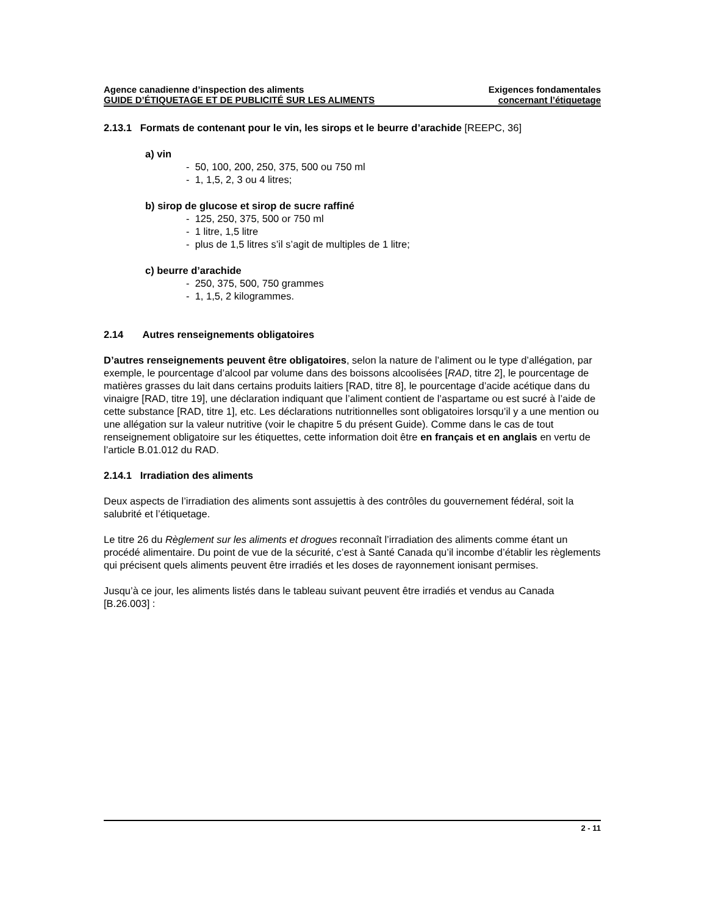Agence canadienne d’inspection des aliments
GUIDE D’ÉTIQUETAGE ET DE PUBLICITÉ SUR LES ALIMENTS
Exigences fondamentales
concernant l’étiquetage
2.13.1 Formats de contenant pour le vin, les sirops et le beurre d’arachide [REEPC, 36]
a) vin
- 50, 100, 200, 250, 375, 500 ou 750 ml
- 1, 1,5, 2, 3 ou 4 litres;
b) sirop de glucose et sirop de sucre raffiné
- 125, 250, 375, 500 or 750 ml
- 1 litre, 1,5 litre
- plus de 1,5 litres s’il s’agit de multiples de 1 litre;
c) beurre d’arachide
- 250, 375, 500, 750 grammes
- 1, 1,5, 2 kilogrammes.
2.14 Autres renseignements obligatoires
D’autres renseignements peuvent être obligatoires, selon la nature de l’aliment ou le type d’allégation, par exemple, le pourcentage d’alcool par volume dans des boissons alcoolisées [RAD, titre 2], le pourcentage de matières grasses du lait dans certains produits laitiers [RAD, titre 8], le pourcentage d’acide acétique dans du vinaigre [RAD, titre 19], une déclaration indiquant que l’aliment contient de l’aspartame ou est sucré à l’aide de cette substance [RAD, titre 1], etc. Les déclarations nutritionnelles sont obligatoires lorsqu’il y a une mention ou une allégation sur la valeur nutritive (voir le chapitre 5 du présent Guide). Comme dans le cas de tout renseignement obligatoire sur les étiquettes, cette information doit être en français et en anglais en vertu de l’article B.01.012 du RAD.
2.14.1 Irradiation des aliments
Deux aspects de l’irradiation des aliments sont assujettis à des contrôles du gouvernement fédéral, soit la salubrité et l’étiquetage.
Le titre 26 du Règlement sur les aliments et drogues reconnaît l’irradiation des aliments comme étant un procédé alimentaire. Du point de vue de la sécurité, c’est à Santé Canada qu’il incombe d’établir les règlements qui précisent quels aliments peuvent être irradiés et les doses de rayonnement ionisant permises.
Jusqu’à ce jour, les aliments listés dans le tableau suivant peuvent être irradiés et vendus au Canada [B.26.003] :
2 - 11